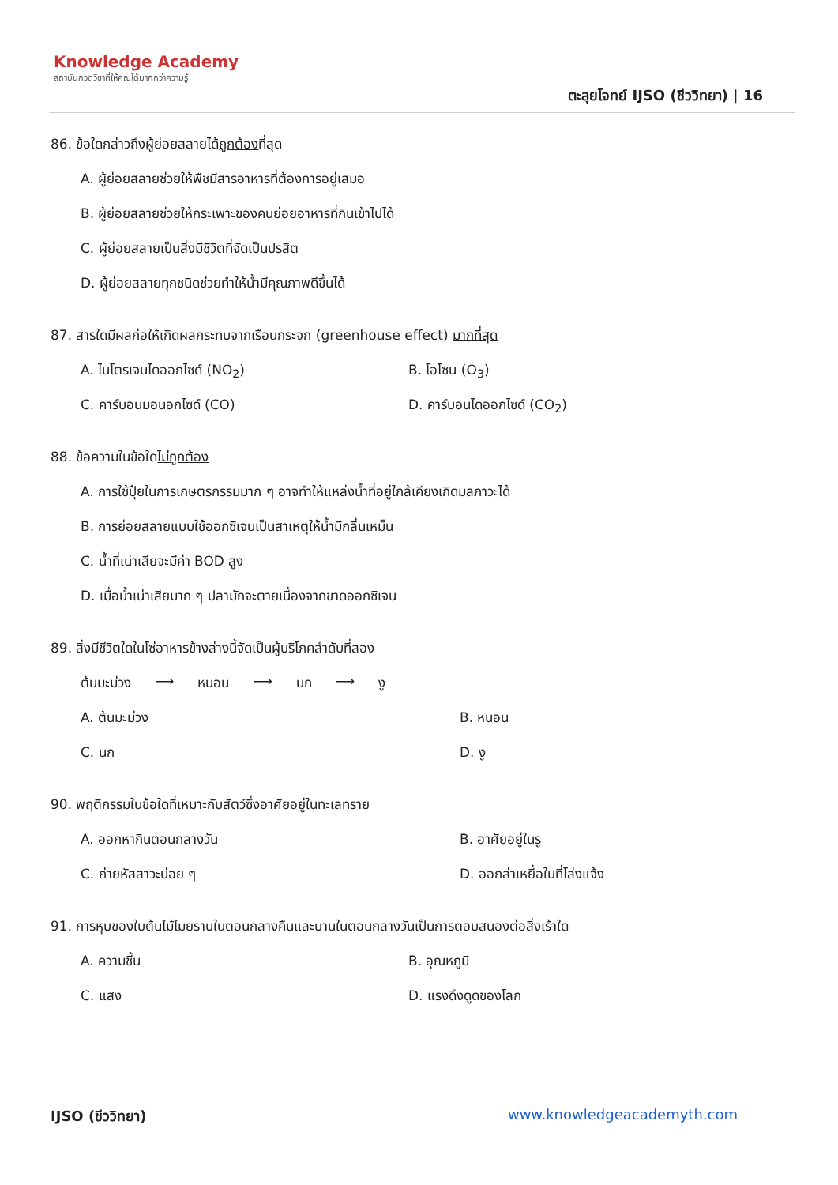Knowledge Academy
สถาบันกวดวิชาที่ให้คุณได้มากกว่าความรู้
ตะลุยโจทย์ IJSO (ชีววิทยา) | 16
86. ข้อใดกล่าวถึงผู้ย่อยสลายได้ถูกต้องที่สุด
A. ผู้ย่อยสลายช่วยให้พืชมีสารอาหารที่ต้องการอยู่เสมอ
B. ผู้ย่อยสลายช่วยให้กระเพาะของคนย่อยอาหารที่กินเข้าไปได้
C. ผู้ย่อยสลายเป็นสิ่งมีชีวิตที่จัดเป็นปรสิต
D. ผู้ย่อยสลายทุกชนิดช่วยทำให้น้ำมีคุณภาพดีขึ้นได้
87. สารใดมีผลก่อให้เกิดผลกระทบจากเรือนกระจก (greenhouse effect) มากที่สุด
A. ไนโตรเจนไดออกไซด์ (NO<sub>2</sub>)
B. โอโซน (O<sub>3</sub>)
C. คาร์บอนมอนอกไซด์ (CO)
D. คาร์บอนไดออกไซด์ (CO<sub>2</sub>)
88. ข้อความในข้อใดไม่ถูกต้อง
A. การใช้ปุ๋ยในการเกษตรกรรมมาก ๆ อาจทำให้แหล่งน้ำที่อยู่ใกล้เคียงเกิดมลภาวะได้
B. การย่อยสลายแบบใช้ออกซิเจนเป็นสาเหตุให้น้ำมีกลิ่นเหม็น
C. น้ำที่เน่าเสียจะมีค่า BOD สูง
D. เมื่อน้ำเน่าเสียมาก ๆ ปลามักจะตายเนื่องจากขาดออกซิเจน
89. สิ่งมีชีวิตใดในโซ่อาหารข้างล่างนี้จัดเป็นผู้บริโภคลำดับที่สอง
ต้นมะม่วง ⟶ หนอน ⟶ นก ⟶ งู
A. ต้นมะม่วง
B. หนอน
C. นก
D. งู
90. พฤติกรรมในข้อใดที่เหมาะกับสัตว์ซึ่งอาศัยอยู่ในทะเลทราย
A. ออกหากินตอนกลางวัน
B. อาศัยอยู่ในรู
C. ถ่ายหัสสาวะบ่อย ๆ
D. ออกล่าเหยื่อในที่โล่งแจ้ง
91. การหุบของใบต้นไม้ไมยราบในตอนกลางคืนและบานในตอนกลางวันเป็นการตอบสนองต่อสิ่งเร้าใด
A. ความชื้น
B. อุณหภูมิ
C. แสง
D. แรงดึงดูดของโลก
IJSO (ชีววิทยา) www.knowledgeacademyth.com